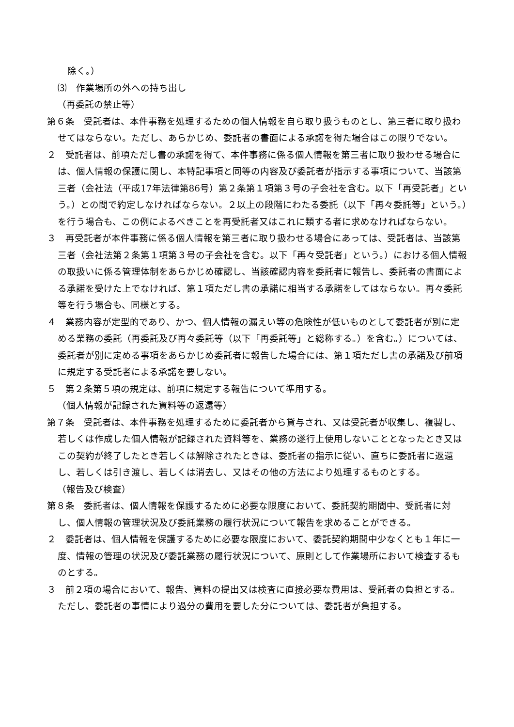除く。）
⑶　作業場所の外への持ち出し
（再委託の禁止等）
第６条　受託者は、本件事務を処理するための個人情報を自ら取り扱うものとし、第三者に取り扱わせてはならない。ただし、あらかじめ、委託者の書面による承諾を得た場合はこの限りでない。
２　受託者は、前項ただし書の承諾を得て、本件事務に係る個人情報を第三者に取り扱わせる場合には、個人情報の保護に関し、本特記事項と同等の内容及び委託者が指示する事項について、当該第三者（会社法（平成17年法律第86号）第２条第１項第３号の子会社を含む。以下「再受託者」という。）との間で約定しなければならない。２以上の段階にわたる委託（以下「再々委託等」という。）を行う場合も、この例によるべきことを再受託者又はこれに類する者に求めなければならない。
３　再受託者が本件事務に係る個人情報を第三者に取り扱わせる場合にあっては、受託者は、当該第三者（会社法第２条第１項第３号の子会社を含む。以下「再々受託者」という。）における個人情報の取扱いに係る管理体制をあらかじめ確認し、当該確認内容を委託者に報告し、委託者の書面による承諾を受けた上でなければ、第１項ただし書の承諾に相当する承諾をしてはならない。再々委託等を行う場合も、同様とする。
４　業務内容が定型的であり、かつ、個人情報の漏えい等の危険性が低いものとして委託者が別に定める業務の委託（再委託及び再々委託等（以下「再委託等」と総称する。）を含む。）については、委託者が別に定める事項をあらかじめ委託者に報告した場合には、第１項ただし書の承諾及び前項に規定する受託者による承諾を要しない。
５　第２条第５項の規定は、前項に規定する報告について準用する。
（個人情報が記録された資料等の返還等）
第７条　受託者は、本件事務を処理するために委託者から貸与され、又は受託者が収集し、複製し、若しくは作成した個人情報が記録された資料等を、業務の遂行上使用しないこととなったとき又はこの契約が終了したとき若しくは解除されたときは、委託者の指示に従い、直ちに委託者に返還し、若しくは引き渡し、若しくは消去し、又はその他の方法により処理するものとする。
（報告及び検査）
第８条　委託者は、個人情報を保護するために必要な限度において、委託契約期間中、受託者に対し、個人情報の管理状況及び委託業務の履行状況について報告を求めることができる。
２　委託者は、個人情報を保護するために必要な限度において、委託契約期間中少なくとも１年に一度、情報の管理の状況及び委託業務の履行状況について、原則として作業場所において検査するものとする。
３　前２項の場合において、報告、資料の提出又は検査に直接必要な費用は、受託者の負担とする。ただし、委託者の事情により過分の費用を要した分については、委託者が負担する。